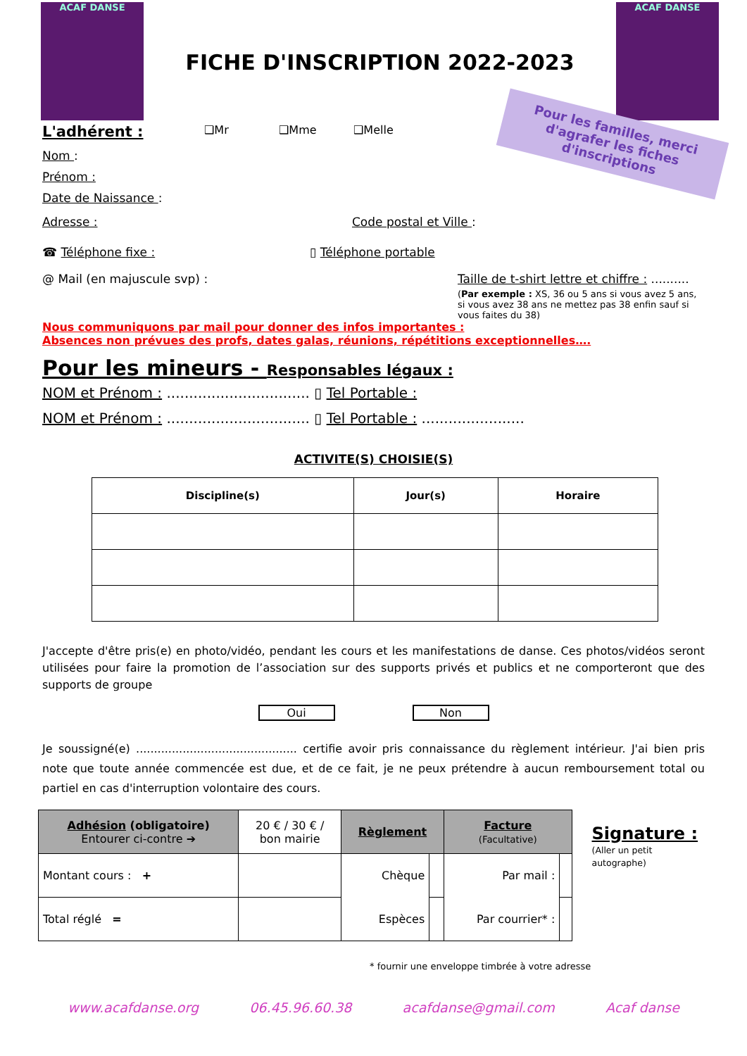ACAF DANSE
FICHE D'INSCRIPTION 2022-2023
ACAF DANSE
L'adhérent : ❑Mr ❑Mme ❑Melle
Pour les familles, merci d'agrafer les fiches d'inscriptions
Nom :
Prénom :
Date de Naissance :
Adresse : Code postal et Ville :
☎ Téléphone fixe : ▯ Téléphone portable
@ Mail (en majuscule svp) : Taille de t-shirt lettre et chiffre : ..........
(Par exemple : XS, 36 ou 5 ans si vous avez 5 ans, si vous avez 38 ans ne mettez pas 38 enfin sauf si vous faites du 38)
Nous communiquons par mail pour donner des infos importantes :
Absences non prévues des profs, dates galas, réunions, répétitions exceptionnelles….
Pour les mineurs - Responsables légaux :
NOM et Prénom : ................................ ▯ Tel Portable :
NOM et Prénom : ................................ ▯ Tel Portable : .......................
ACTIVITE(S) CHOISIE(S)
| Discipline(s) | Jour(s) | Horaire |
| --- | --- | --- |
J'accepte d'être pris(e) en photo/vidéo, pendant les cours et les manifestations de danse. Ces photos/vidéos seront utilisées pour faire la promotion de l’association sur des supports privés et publics et ne comporteront que des supports de groupe
Oui Non
Je soussigné(e) ............................................. certifie avoir pris connaissance du règlement intérieur. J'ai bien pris note que toute année commencée est due, et de ce fait, je ne peux prétendre à aucun remboursement total ou partiel en cas d'interruption volontaire des cours.
| Adhésion (obligatoire) Entourer ci-contre ➔ | 20 € / 30 € / bon mairie | Règlement | | Facture (Facultative) | |
| Montant cours : + | | Chèque | | Par mail : | |
| Total réglé = | | Espèces | | Par courrier* : | |
Signature :
(Aller un petit autographe)
* fournir une enveloppe timbrée à votre adresse
www.acafdanse.org 06.45.96.60.38 acafdanse@gmail.com Acaf danse